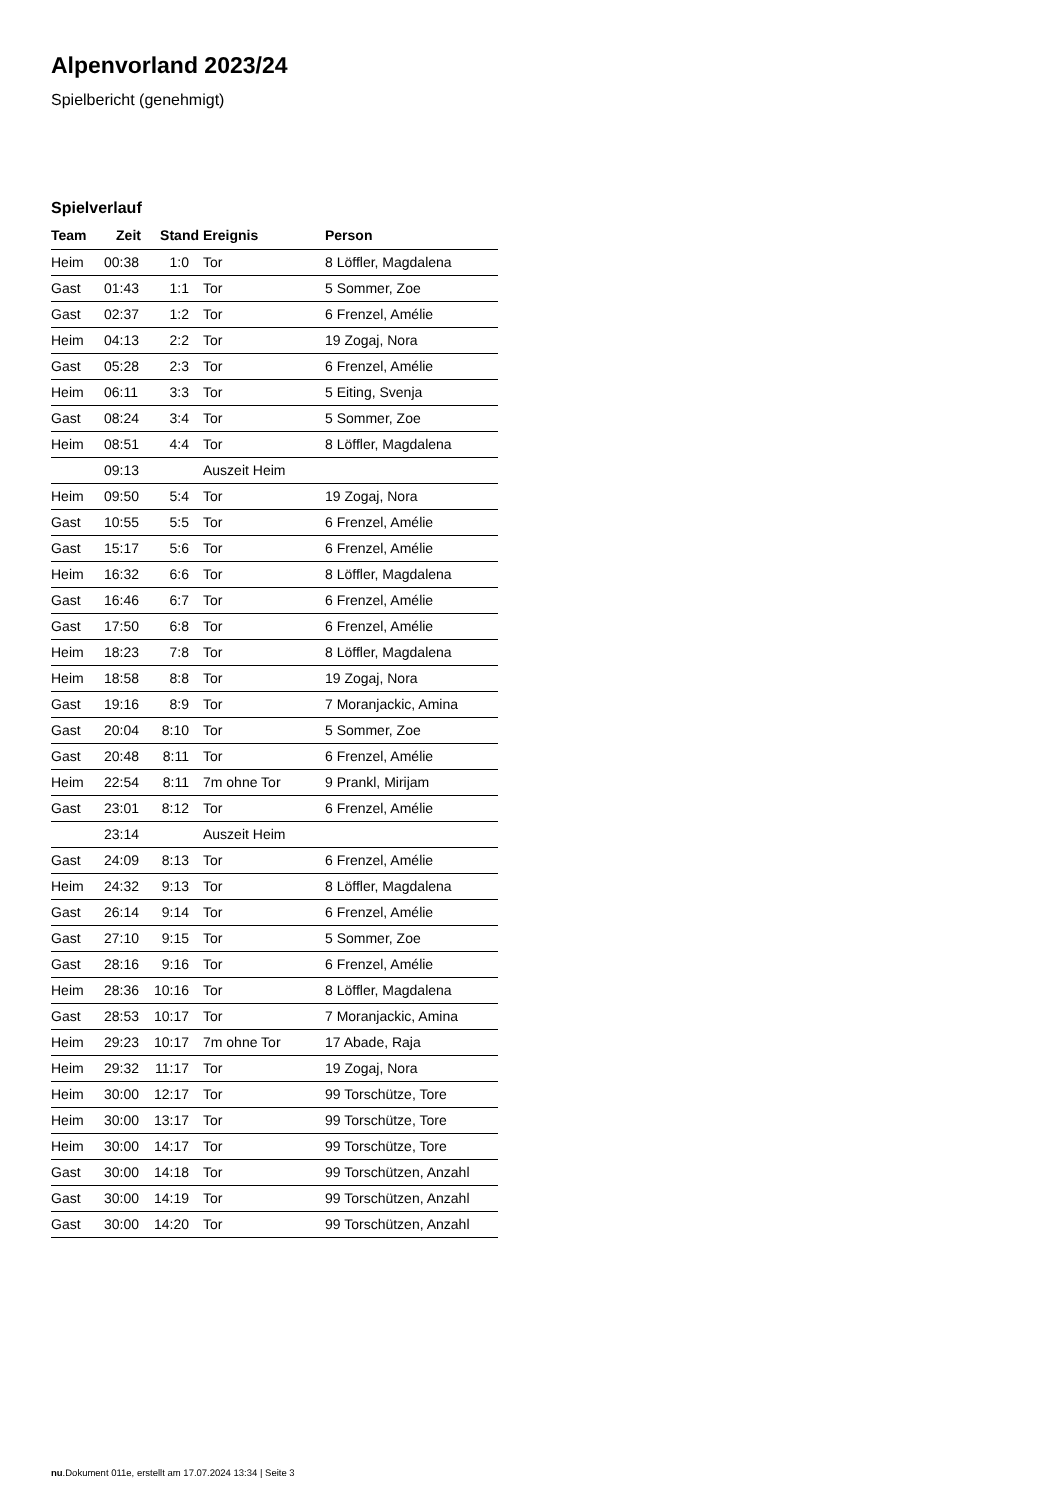Alpenvorland 2023/24
Spielbericht (genehmigt)
Spielverlauf
| Team | Zeit | Stand | Ereignis | Person |
| --- | --- | --- | --- | --- |
| Heim | 00:38 | 1:0 | Tor | 8 Löffler, Magdalena |
| Gast | 01:43 | 1:1 | Tor | 5 Sommer, Zoe |
| Gast | 02:37 | 1:2 | Tor | 6 Frenzel, Amélie |
| Heim | 04:13 | 2:2 | Tor | 19 Zogaj, Nora |
| Gast | 05:28 | 2:3 | Tor | 6 Frenzel, Amélie |
| Heim | 06:11 | 3:3 | Tor | 5 Eiting, Svenja |
| Gast | 08:24 | 3:4 | Tor | 5 Sommer, Zoe |
| Heim | 08:51 | 4:4 | Tor | 8 Löffler, Magdalena |
| | 09:13 | | Auszeit Heim | |
| Heim | 09:50 | 5:4 | Tor | 19 Zogaj, Nora |
| Gast | 10:55 | 5:5 | Tor | 6 Frenzel, Amélie |
| Gast | 15:17 | 5:6 | Tor | 6 Frenzel, Amélie |
| Heim | 16:32 | 6:6 | Tor | 8 Löffler, Magdalena |
| Gast | 16:46 | 6:7 | Tor | 6 Frenzel, Amélie |
| Gast | 17:50 | 6:8 | Tor | 6 Frenzel, Amélie |
| Heim | 18:23 | 7:8 | Tor | 8 Löffler, Magdalena |
| Heim | 18:58 | 8:8 | Tor | 19 Zogaj, Nora |
| Gast | 19:16 | 8:9 | Tor | 7 Moranjackic, Amina |
| Gast | 20:04 | 8:10 | Tor | 5 Sommer, Zoe |
| Gast | 20:48 | 8:11 | Tor | 6 Frenzel, Amélie |
| Heim | 22:54 | 8:11 | 7m ohne Tor | 9 Prankl, Mirijam |
| Gast | 23:01 | 8:12 | Tor | 6 Frenzel, Amélie |
| | 23:14 | | Auszeit Heim | |
| Gast | 24:09 | 8:13 | Tor | 6 Frenzel, Amélie |
| Heim | 24:32 | 9:13 | Tor | 8 Löffler, Magdalena |
| Gast | 26:14 | 9:14 | Tor | 6 Frenzel, Amélie |
| Gast | 27:10 | 9:15 | Tor | 5 Sommer, Zoe |
| Gast | 28:16 | 9:16 | Tor | 6 Frenzel, Amélie |
| Heim | 28:36 | 10:16 | Tor | 8 Löffler, Magdalena |
| Gast | 28:53 | 10:17 | Tor | 7 Moranjackic, Amina |
| Heim | 29:23 | 10:17 | 7m ohne Tor | 17 Abade, Raja |
| Heim | 29:32 | 11:17 | Tor | 19 Zogaj, Nora |
| Heim | 30:00 | 12:17 | Tor | 99 Torschütze, Tore |
| Heim | 30:00 | 13:17 | Tor | 99 Torschütze, Tore |
| Heim | 30:00 | 14:17 | Tor | 99 Torschütze, Tore |
| Gast | 30:00 | 14:18 | Tor | 99 Torschützen, Anzahl |
| Gast | 30:00 | 14:19 | Tor | 99 Torschützen, Anzahl |
| Gast | 30:00 | 14:20 | Tor | 99 Torschützen, Anzahl |
nu.Dokument 011e, erstellt am 17.07.2024 13:34 | Seite 3